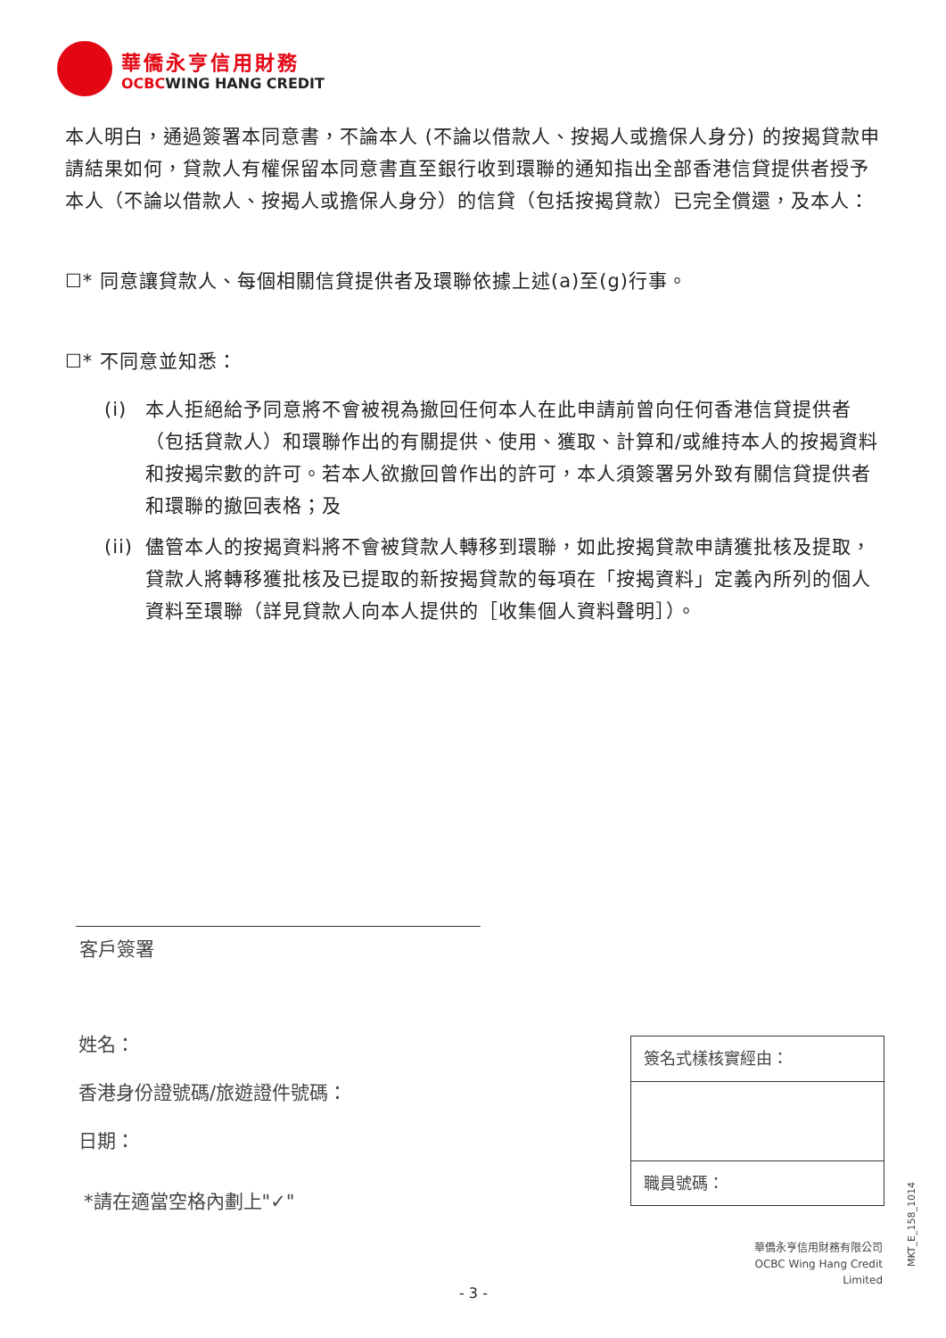華僑永亨信用財務
OCBCWING HANG CREDIT
本人明白，通過簽署本同意書，不論本人 (不論以借款人、按揭人或擔保人身分) 的按揭貸款申請結果如何，貸款人有權保留本同意書直至銀行收到環聯的通知指出全部香港信貸提供者授予本人（不論以借款人、按揭人或擔保人身分）的信貸（包括按揭貸款）已完全償還，及本人：
☐* 同意讓貸款人、每個相關信貸提供者及環聯依據上述(a)至(g)行事。
☐* 不同意並知悉：
(i) 本人拒絕給予同意將不會被視為撤回任何本人在此申請前曾向任何香港信貸提供者（包括貸款人）和環聯作出的有關提供、使用、獲取、計算和/或維持本人的按揭資料和按揭宗數的許可。若本人欲撤回曾作出的許可，本人須簽署另外致有關信貸提供者和環聯的撤回表格；及
(ii) 儘管本人的按揭資料將不會被貸款人轉移到環聯，如此按揭貸款申請獲批核及提取，貸款人將轉移獲批核及已提取的新按揭貸款的每項在「按揭資料」定義內所列的個人資料至環聯（詳見貸款人向本人提供的［收集個人資料聲明］）。
客戶簽署
姓名：
香港身份證號碼/旅遊證件號碼：
日期：
*請在適當空格內劃上"✓"
簽名式樣核實經由：
職員號碼：
華僑永亨信用財務有限公司
OCBC Wing Hang Credit Limited
MKT_E_158_1014
- 3 -